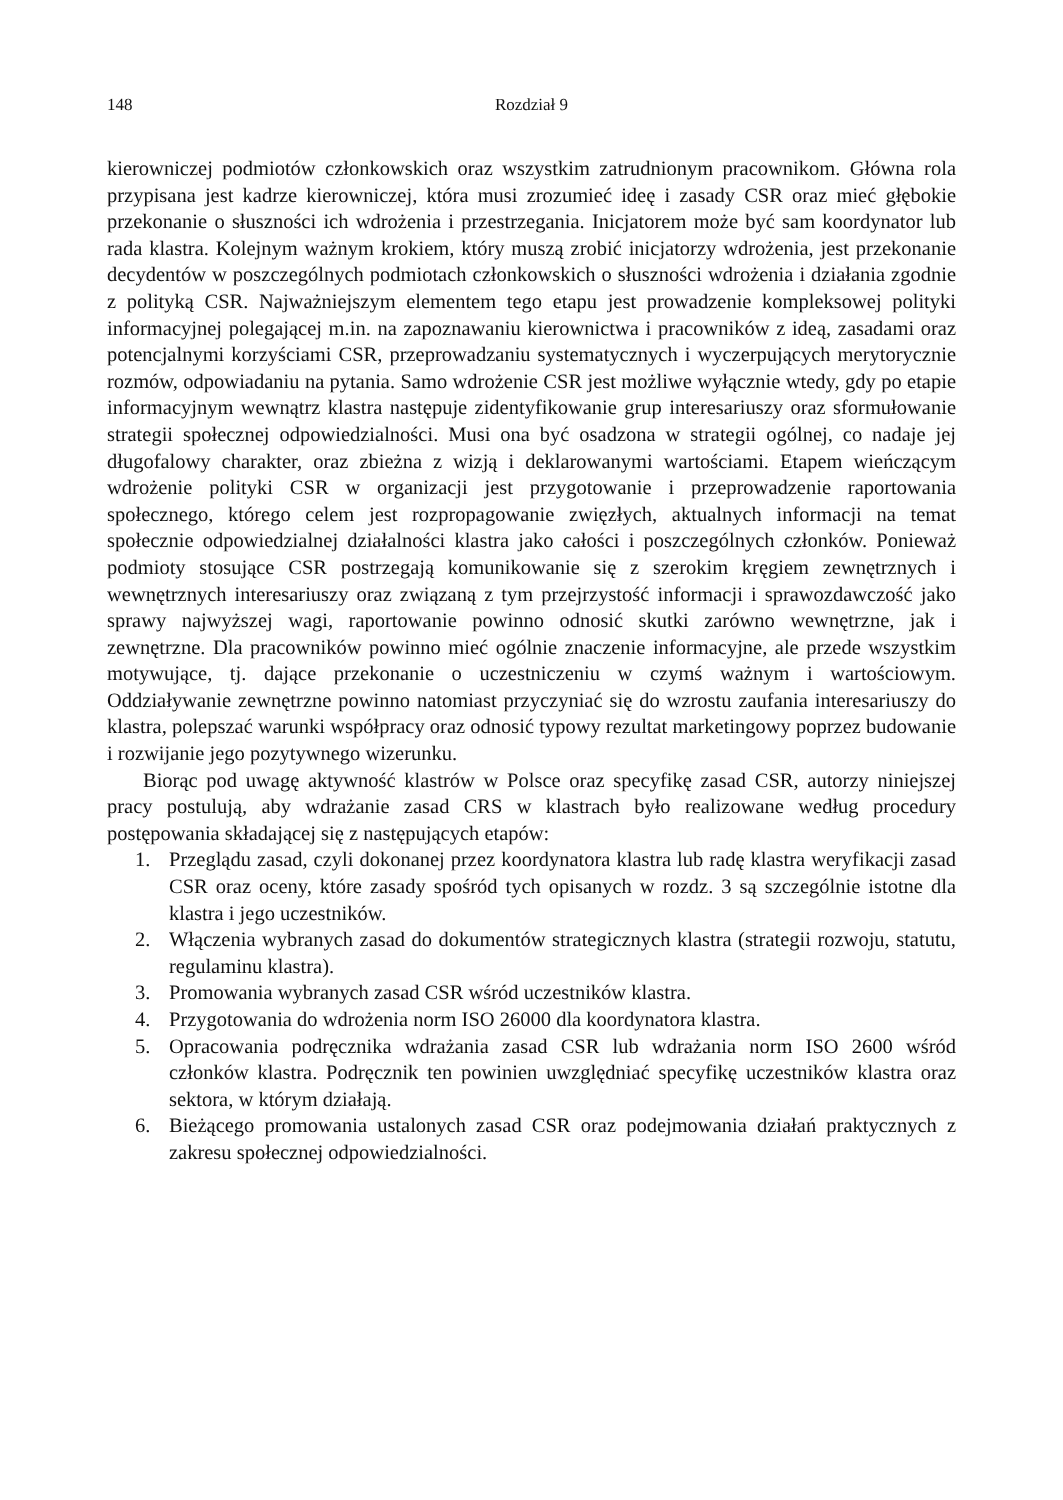148 Rozdział 9
kierowniczej podmiotów członkowskich oraz wszystkim zatrudnionym pracownikom. Główna rola przypisana jest kadrze kierowniczej, która musi zrozumieć ideę i zasady CSR oraz mieć głębokie przekonanie o słuszności ich wdrożenia i przestrzegania. Inicjatorem może być sam koordynator lub rada klastra. Kolejnym ważnym krokiem, który muszą zrobić inicjatorzy wdrożenia, jest przekonanie decydentów w poszczególnych podmiotach członkowskich o słuszności wdrożenia i działania zgodnie z polityką CSR. Najważniejszym elementem tego etapu jest prowadzenie kompleksowej polityki informacyjnej polegającej m.in. na zapoznawaniu kierownictwa i pracowników z ideą, zasadami oraz potencjalnymi korzyściami CSR, przeprowadzaniu systematycznych i wyczerpujących merytorycznie rozmów, odpowiadaniu na pytania. Samo wdrożenie CSR jest możliwe wyłącznie wtedy, gdy po etapie informacyjnym wewnątrz klastra następuje zidentyfikowanie grup interesariuszy oraz sformułowanie strategii społecznej odpowiedzialności. Musi ona być osadzona w strategii ogólnej, co nadaje jej długofalowy charakter, oraz zbieżna z wizją i deklarowanymi wartościami. Etapem wieńczącym wdrożenie polityki CSR w organizacji jest przygotowanie i przeprowadzenie raportowania społecznego, którego celem jest rozpropagowanie zwięzłych, aktualnych informacji na temat społecznie odpowiedzialnej działalności klastra jako całości i poszczególnych członków. Ponieważ podmioty stosujące CSR postrzegają komunikowanie się z szerokim kręgiem zewnętrznych i wewnętrznych interesariuszy oraz związaną z tym przejrzystość informacji i sprawozdawczość jako sprawy najwyższej wagi, raportowanie powinno odnosić skutki zarówno wewnętrzne, jak i zewnętrzne. Dla pracowników powinno mieć ogólnie znaczenie informacyjne, ale przede wszystkim motywujące, tj. dające przekonanie o uczestniczeniu w czymś ważnym i wartościowym. Oddziaływanie zewnętrzne powinno natomiast przyczyniać się do wzrostu zaufania interesariuszy do klastra, polepszać warunki współpracy oraz odnosić typowy rezultat marketingowy poprzez budowanie i rozwijanie jego pozytywnego wizerunku.
Biorąc pod uwagę aktywność klastrów w Polsce oraz specyfikę zasad CSR, autorzy niniejszej pracy postulują, aby wdrażanie zasad CRS w klastrach było realizowane według procedury postępowania składającej się z następujących etapów:
1. Przeglądu zasad, czyli dokonanej przez koordynatora klastra lub radę klastra weryfikacji zasad CSR oraz oceny, które zasady spośród tych opisanych w rozdz. 3 są szczególnie istotne dla klastra i jego uczestników.
2. Włączenia wybranych zasad do dokumentów strategicznych klastra (strategii rozwoju, statutu, regulaminu klastra).
3. Promowania wybranych zasad CSR wśród uczestników klastra.
4. Przygotowania do wdrożenia norm ISO 26000 dla koordynatora klastra.
5. Opracowania podręcznika wdrażania zasad CSR lub wdrażania norm ISO 2600 wśród członków klastra. Podręcznik ten powinien uwzględniać specyfikę uczestników klastra oraz sektora, w którym działają.
6. Bieżącego promowania ustalonych zasad CSR oraz podejmowania działań praktycznych z zakresu społecznej odpowiedzialności.